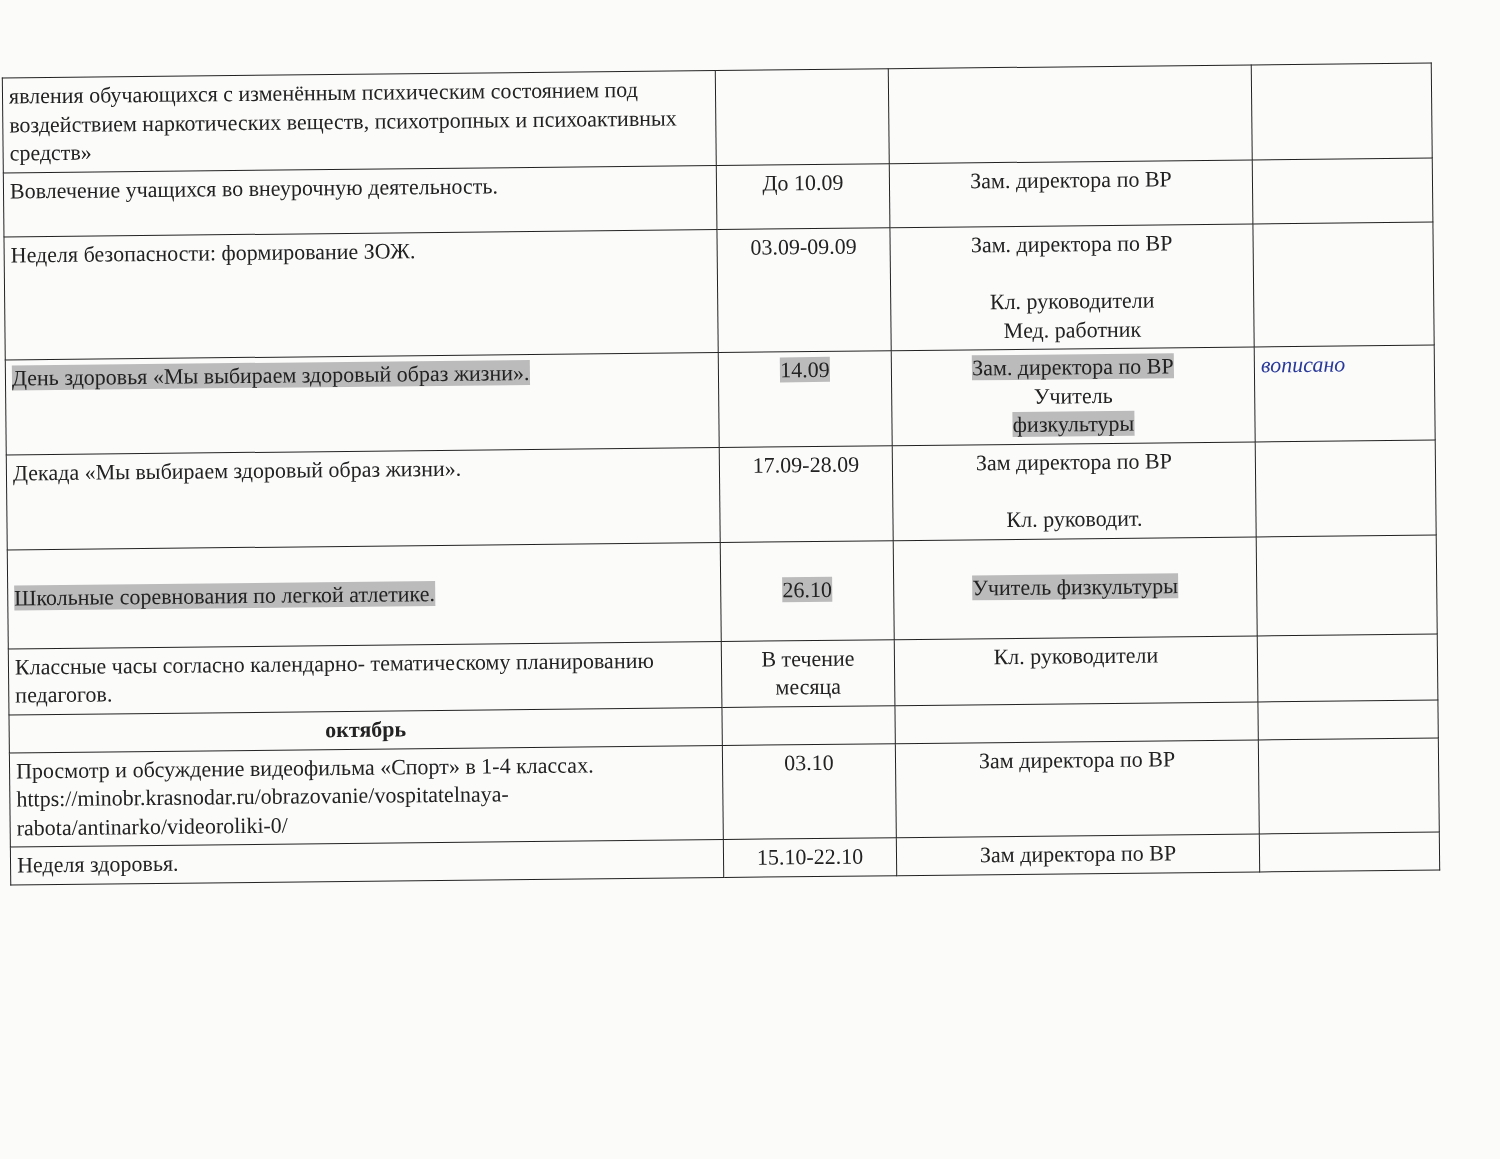| явления обучающихся с изменённым психическим состоянием под воздействием наркотических веществ, психотропных и психоактивных средств» | | | |
| Вовлечение учащихся во внеурочную деятельность. | До 10.09 | Зам. директора по ВР | |
| Неделя безопасности: формирование ЗОЖ. | 03.09-09.09 | Зам. директора по ВР Кл. руководители Мед. работник | |
| День здоровья «Мы выбираем здоровый образ жизни». | 14.09 | Зам. директора по ВР Учитель физкультуры | вописано |
| Декада «Мы выбираем здоровый образ жизни». | 17.09-28.09 | Зам директора по ВР Кл. руководит. | |
| Школьные соревнования по легкой атлетике. | 26.10 | Учитель физкультуры | |
| Классные часы согласно календарно- тематическому планированию педагогов. | В течение месяца | Кл. руководители | |
| октябрь | | | |
| Просмотр и обсуждение видеофильма «Спорт» в 1-4 классах. https://minobr.krasnodar.ru/obrazovanie/vospitatelnaya-rabota/antinarko/videoroliki-0/ | 03.10 | Зам директора по ВР | |
| Неделя здоровья. | 15.10-22.10 | Зам директора по ВР | |